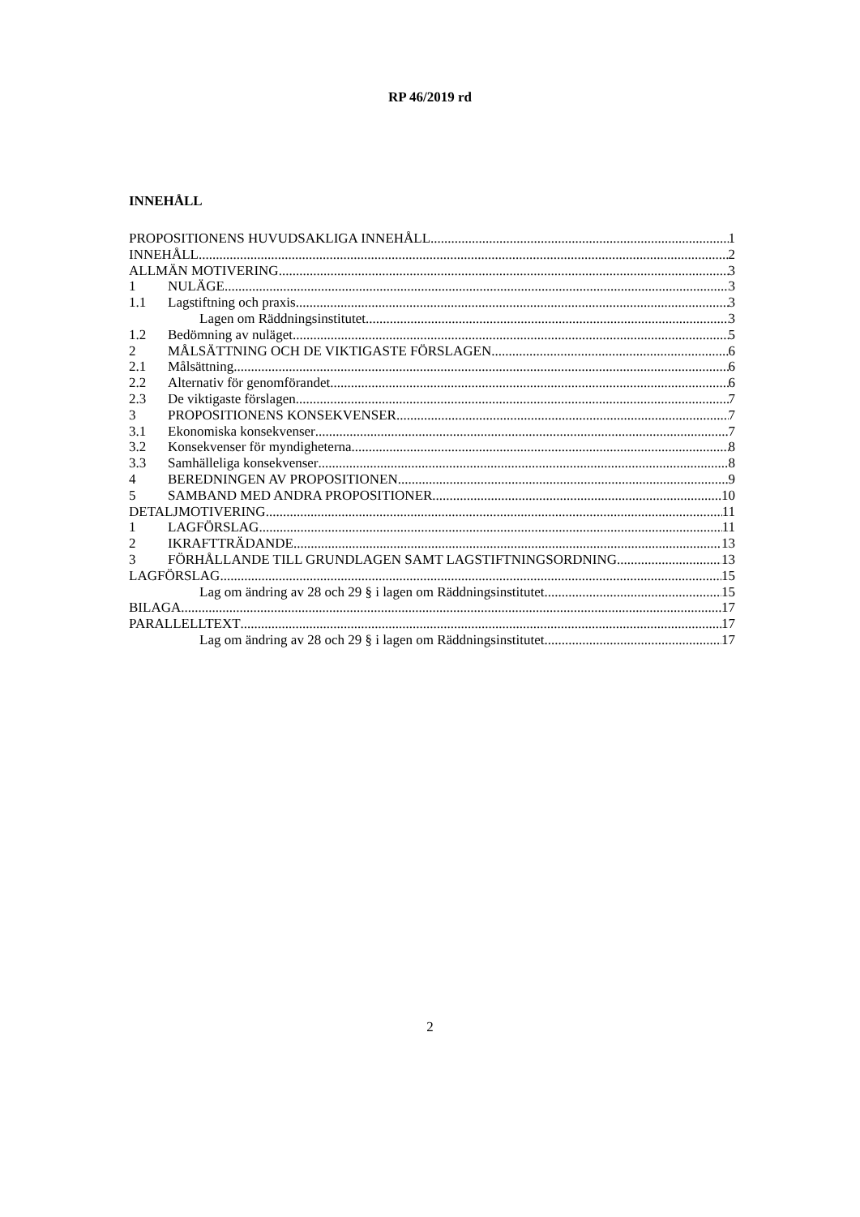RP 46/2019 rd
INNEHÅLL
PROPOSITIONENS HUVUDSAKLIGA INNEHÅLL 1
INNEHÅLL 2
ALLMÄN MOTIVERING 3
1 NULÄGE 3
1.1 Lagstiftning och praxis 3
Lagen om Räddningsinstitutet 3
1.2 Bedömning av nuläget 5
2 MÅLSÄTTNING OCH DE VIKTIGASTE FÖRSLAGEN 6
2.1 Målsättning 6
2.2 Alternativ för genomförandet 6
2.3 De viktigaste förslagen 7
3 PROPOSITIONENS KONSEKVENSER 7
3.1 Ekonomiska konsekvenser 7
3.2 Konsekvenser för myndigheterna 8
3.3 Samhälleliga konsekvenser 8
4 BEREDNINGEN AV PROPOSITIONEN 9
5 SAMBAND MED ANDRA PROPOSITIONER 10
DETALJMOTIVERING 11
1 LAGFÖRSLAG 11
2 IKRAFTTRÄDANDE 13
3 FÖRHÅLLANDE TILL GRUNDLAGEN SAMT LAGSTIFTNINGSORDNING 13
LAGFÖRSLAG 15
Lag om ändring av 28 och 29 § i lagen om Räddningsinstitutet 15
BILAGA 17
PARALLELLTEXT 17
Lag om ändring av 28 och 29 § i lagen om Räddningsinstitutet 17
2